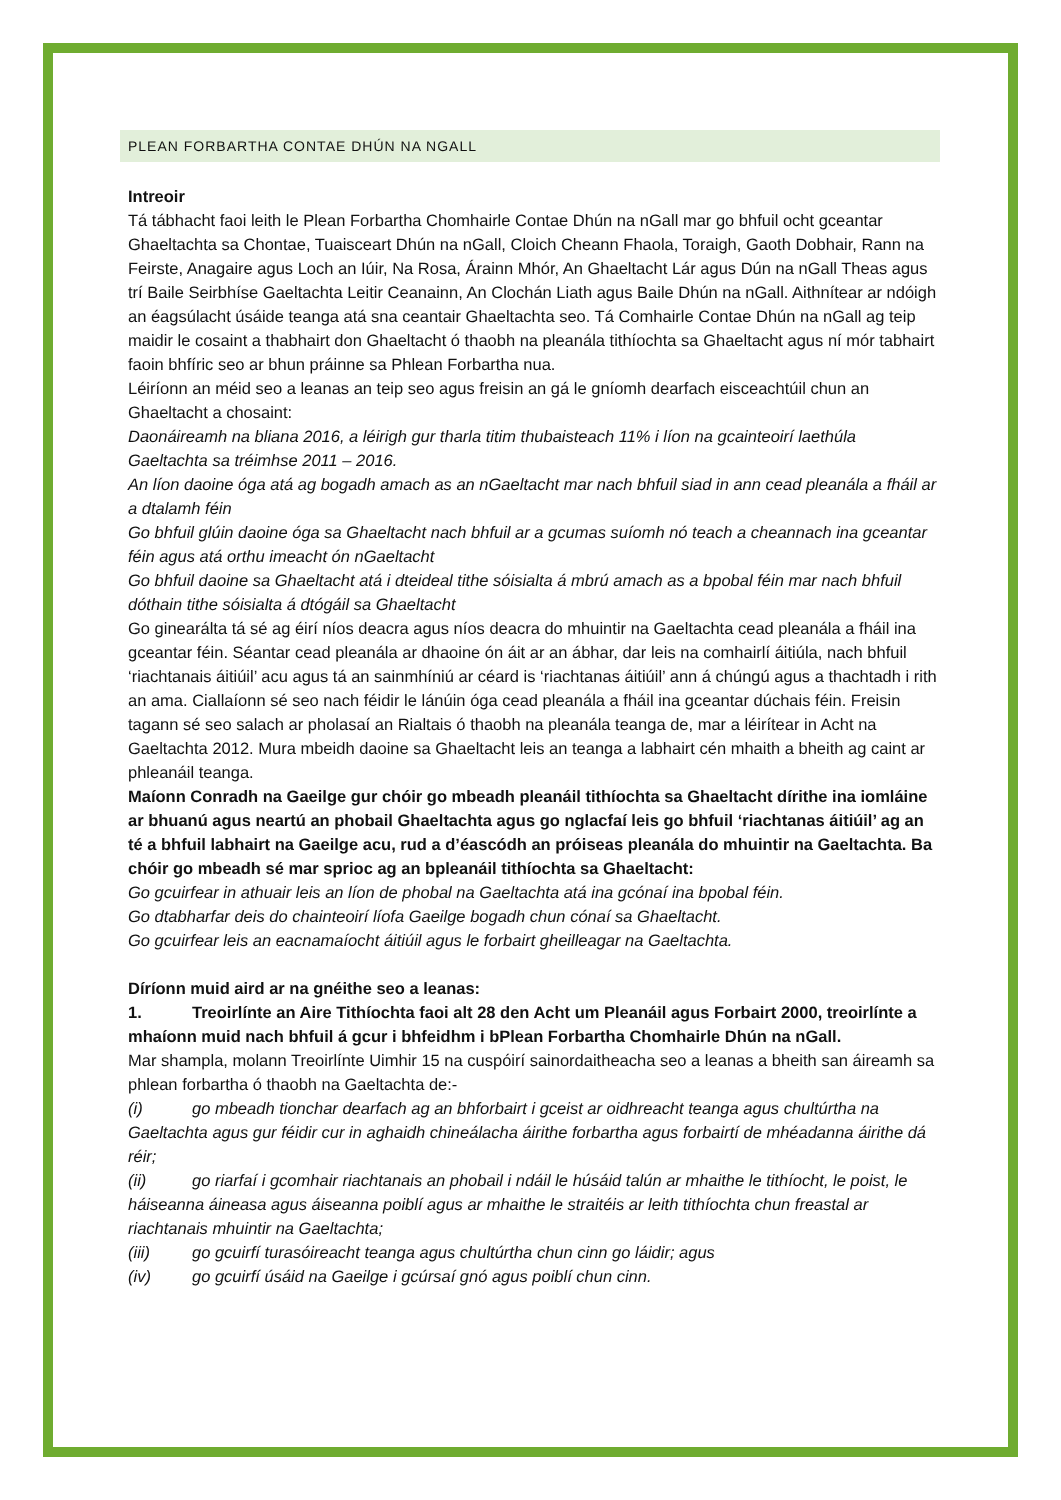PLEAN FORBARTHA CONTAE DHÚN NA NGALL
Intreoir
Tá tábhacht faoi leith le Plean Forbartha Chomhairle Contae Dhún na nGall mar go bhfuil ocht gceantar Ghaeltachta sa Chontae, Tuaisceart Dhún na nGall, Cloich Cheann Fhaola, Toraigh, Gaoth Dobhair, Rann na Feirste, Anagaire agus Loch an Iúir, Na Rosa, Árainn Mhór, An Ghaeltacht Lár agus Dún na nGall Theas agus trí Baile Seirbhíse Gaeltachta Leitir Ceanainn, An Clochán Liath agus Baile Dhún na nGall. Aithnítear ar ndóigh an éagsúlacht úsáide teanga atá sna ceantair Ghaeltachta seo. Tá Comhairle Contae Dhún na nGall ag teip maidir le cosaint a thabhairt don Ghaeltacht ó thaobh na pleanála tithíochta sa Ghaeltacht agus ní mór tabhairt faoin bhfíric seo ar bhun práinne sa Phlean Forbartha nua.
Léiríonn an méid seo a leanas an teip seo agus freisin an gá le gníomh dearfach eisceachtúil chun an Ghaeltacht a chosaint:
Daonáireamh na bliana 2016, a léirigh gur tharla titim thubaisteach 11% i líon na gcainteoirí laethúla Gaeltachta sa tréimhse 2011 – 2016.
An líon daoine óga atá ag bogadh amach as an nGaeltacht mar nach bhfuil siad in ann cead pleanála a fháil ar a dtalamh féin
Go bhfuil glúin daoine óga sa Ghaeltacht nach bhfuil ar a gcumas suíomh nó teach a cheannach ina gceantar féin agus atá orthu imeacht ón nGaeltacht
Go bhfuil daoine sa Ghaeltacht atá i dteideal tithe sóisialta á mbrú amach as a bpobal féin mar nach bhfuil dóthain tithe sóisialta á dtógáil sa Ghaeltacht
Go ginearálta tá sé ag éirí níos deacra agus níos deacra do mhuintir na Gaeltachta cead pleanála a fháil ina gceantar féin. Séantar cead pleanála ar dhaoine ón áit ar an ábhar, dar leis na comhairlí áitiúla, nach bhfuil ‘riachtanais áitiúil’ acu agus tá an sainmhíniú ar céard is ‘riachtanas áitiúil’ ann á chúngú agus a thachtadh i rith an ama. Ciallaíonn sé seo nach féidir le lánúin óga cead pleanála a fháil ina gceantar dúchais féin. Freisin tagann sé seo salach ar pholasaí an Rialtais ó thaobh na pleanála teanga de, mar a léirítear in Acht na Gaeltachta 2012. Mura mbeidh daoine sa Ghaeltacht leis an teanga a labhairt cén mhaith a bheith ag caint ar phleanáil teanga.
Maíonn Conradh na Gaeilge gur chóir go mbeadh pleanáil tithíochta sa Ghaeltacht dírithe ina iomláine ar bhuanú agus neartú an phobail Ghaeltachta agus go nglacfaí leis go bhfuil ‘riachtanas áitiúil’ ag an té a bhfuil labhairt na Gaeilge acu, rud a d’éascódh an próiseas pleanála do mhuintir na Gaeltachta. Ba chóir go mbeadh sé mar sprioc ag an bpleanáil tithíochta sa Ghaeltacht:
Go gcuirfear in athuair leis an líon de phobal na Gaeltachta atá ina gcónaí ina bpobal féin.
Go dtabharfar deis do chainteoirí líofa Gaeilge bogadh chun cónaí sa Ghaeltacht.
Go gcuirfear leis an eacnamaíocht áitiúil agus le forbairt gheilleagar na Gaeltachta.
Díríonn muid aird ar na gnéithe seo a leanas:
1. Treoirlínte an Aire Tithíochta faoi alt 28 den Acht um Pleanáil agus Forbairt 2000, treoirlínte a mhaíonn muid nach bhfuil á gcur i bhfeidhm i bPlean Forbartha Chomhairle Dhún na nGall.
Mar shampla, molann Treoirlínte Uimhir 15 na cuspóirí sainordaitheacha seo a leanas a bheith san áireamh sa phlean forbartha ó thaobh na Gaeltachta de:-
(i) go mbeadh tionchar dearfach ag an bhforbairt i gceist ar oidhreacht teanga agus chultúrtha na Gaeltachta agus gur féidir cur in aghaidh chineálacha áirithe forbartha agus forbairtí de mhéadanna áirithe dá réir;
(ii) go riarfaí i gcomhair riachtanais an phobail i ndáil le húsáid talún ar mhaithe le tithíocht, le poist, le háiseanna áineasa agus áiseanna poiblí agus ar mhaithe le straitéis ar leith tithíochta chun freastal ar riachtanais mhuintir na Gaeltachta;
(iii) go gcuirfí turasóireacht teanga agus chultúrtha chun cinn go láidir; agus
(iv) go gcuirfí úsáid na Gaeilge i gcúrsaí gnó agus poiblí chun cinn.